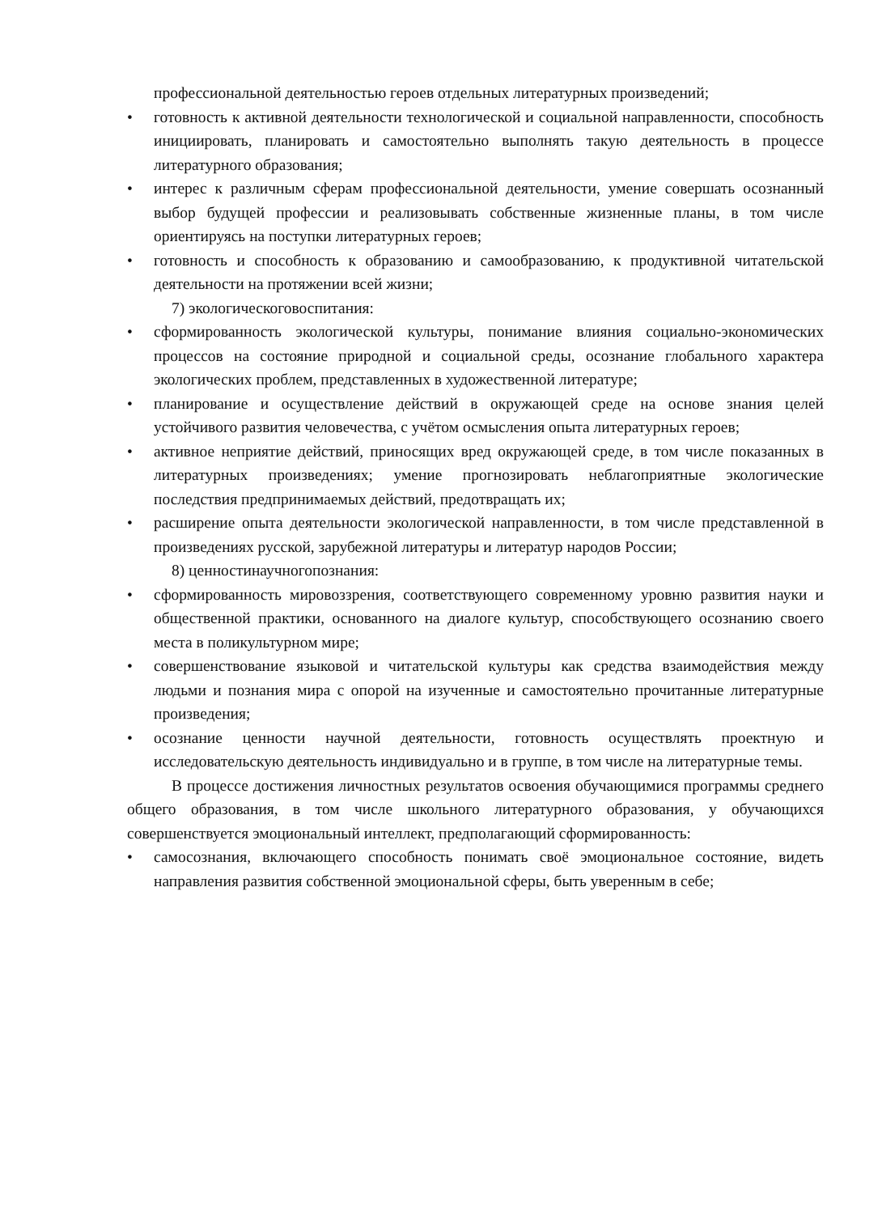профессиональной деятельностью героев отдельных литературных произведений;
• готовность к активной деятельности технологической и социальной направленности, способность инициировать, планировать и самостоятельно выполнять такую деятельность в процессе литературного образования;
• интерес к различным сферам профессиональной деятельности, умение совершать осознанный выбор будущей профессии и реализовывать собственные жизненные планы, в том числе ориентируясь на поступки литературных героев;
• готовность и способность к образованию и самообразованию, к продуктивной читательской деятельности на протяжении всей жизни;
7) экологическоговоспитания:
• сформированность экологической культуры, понимание влияния социально-экономических процессов на состояние природной и социальной среды, осознание глобального характера экологических проблем, представленных в художественной литературе;
• планирование и осуществление действий в окружающей среде на основе знания целей устойчивого развития человечества, с учётом осмысления опыта литературных героев;
• активное неприятие действий, приносящих вред окружающей среде, в том числе показанных в литературных произведениях; умение прогнозировать неблагоприятные экологические последствия предпринимаемых действий, предотвращать их;
• расширение опыта деятельности экологической направленности, в том числе представленной в произведениях русской, зарубежной литературы и литератур народов России;
8) ценностинаучногопознания:
• сформированность мировоззрения, соответствующего современному уровню развития науки и общественной практики, основанного на диалоге культур, способствующего осознанию своего места в поликультурном мире;
• совершенствование языковой и читательской культуры как средства взаимодействия между людьми и познания мира с опорой на изученные и самостоятельно прочитанные литературные произведения;
• осознание ценности научной деятельности, готовность осуществлять проектную и исследовательскую деятельность индивидуально и в группе, в том числе на литературные темы.
В процессе достижения личностных результатов освоения обучающимися программы среднего общего образования, в том числе школьного литературного образования, у обучающихся совершенствуется эмоциональный интеллект, предполагающий сформированность:
• самосознания, включающего способность понимать своё эмоциональное состояние, видеть направления развития собственной эмоциональной сферы, быть уверенным в себе;